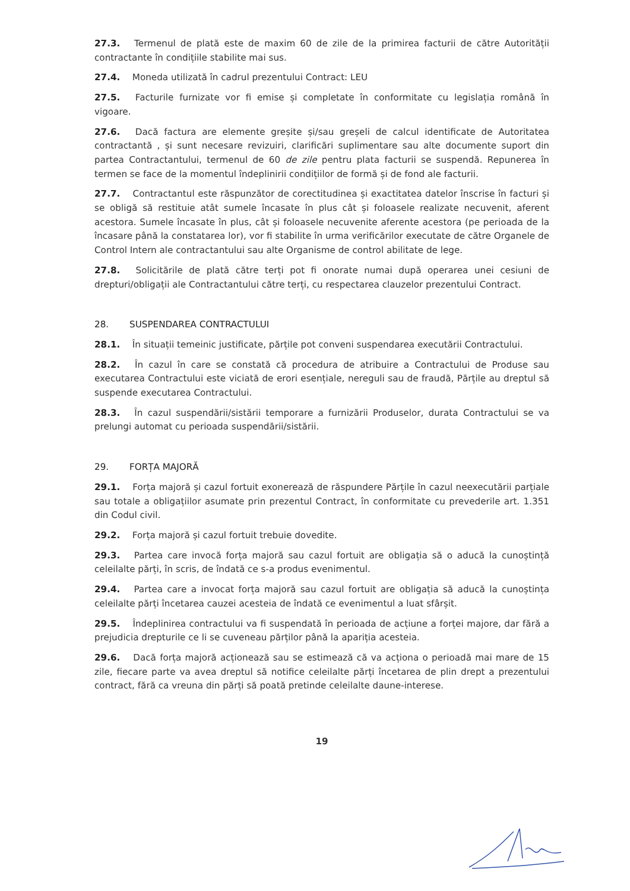27.3. Termenul de plată este de maxim 60 de zile de la primirea facturii de către Autorității contractante în condițiile stabilite mai sus.
27.4. Moneda utilizată în cadrul prezentului Contract: LEU
27.5. Facturile furnizate vor fi emise și completate în conformitate cu legislația română în vigoare.
27.6. Dacă factura are elemente greșite și/sau greșeli de calcul identificate de Autoritatea contractantă , și sunt necesare revizuiri, clarificări suplimentare sau alte documente suport din partea Contractantului, termenul de 60 de zile pentru plata facturii se suspendă. Repunerea în termen se face de la momentul îndeplinirii condițiilor de formă și de fond ale facturii.
27.7. Contractantul este răspunzător de corectitudinea și exactitatea datelor înscrise în facturi și se obligă să restituie atât sumele încasate în plus cât și foloasele realizate necuvenit, aferent acestora. Sumele încasate în plus, cât și foloasele necuvenite aferente acestora (pe perioada de la încasare până la constatarea lor), vor fi stabilite în urma verificărilor executate de către Organele de Control Intern ale contractantului sau alte Organisme de control abilitate de lege.
27.8. Solicitările de plată către terți pot fi onorate numai după operarea unei cesiuni de drepturi/obligații ale Contractantului către terți, cu respectarea clauzelor prezentului Contract.
28. SUSPENDAREA CONTRACTULUI
28.1. În situații temeinic justificate, părțile pot conveni suspendarea executării Contractului.
28.2. În cazul în care se constată că procedura de atribuire a Contractului de Produse sau executarea Contractului este viciată de erori esențiale, nereguli sau de fraudă, Părțile au dreptul să suspende executarea Contractului.
28.3. În cazul suspendării/sistării temporare a furnizării Produselor, durata Contractului se va prelungi automat cu perioada suspendării/sistării.
29. FORȚA MAJORĂ
29.1. Forța majoră și cazul fortuit exonerează de răspundere Părțile în cazul neexecutării parțiale sau totale a obligațiilor asumate prin prezentul Contract, în conformitate cu prevederile art. 1.351 din Codul civil.
29.2. Forța majoră și cazul fortuit trebuie dovedite.
29.3. Partea care invocă forța majoră sau cazul fortuit are obligația să o aducă la cunoștință celeilalte părți, în scris, de îndată ce s-a produs evenimentul.
29.4. Partea care a invocat forța majoră sau cazul fortuit are obligația să aducă la cunoștința celeilalte părți încetarea cauzei acesteia de îndată ce evenimentul a luat sfârșit.
29.5. Îndeplinirea contractului va fi suspendată în perioada de acțiune a forței majore, dar fără a prejudicia drepturile ce li se cuveneau părților până la apariția acesteia.
29.6. Dacă forța majoră acționează sau se estimează că va acționa o perioadă mai mare de 15 zile, fiecare parte va avea dreptul să notifice celeilalte părți încetarea de plin drept a prezentului contract, fără ca vreuna din părți să poată pretinde celeilalte daune-interese.
19